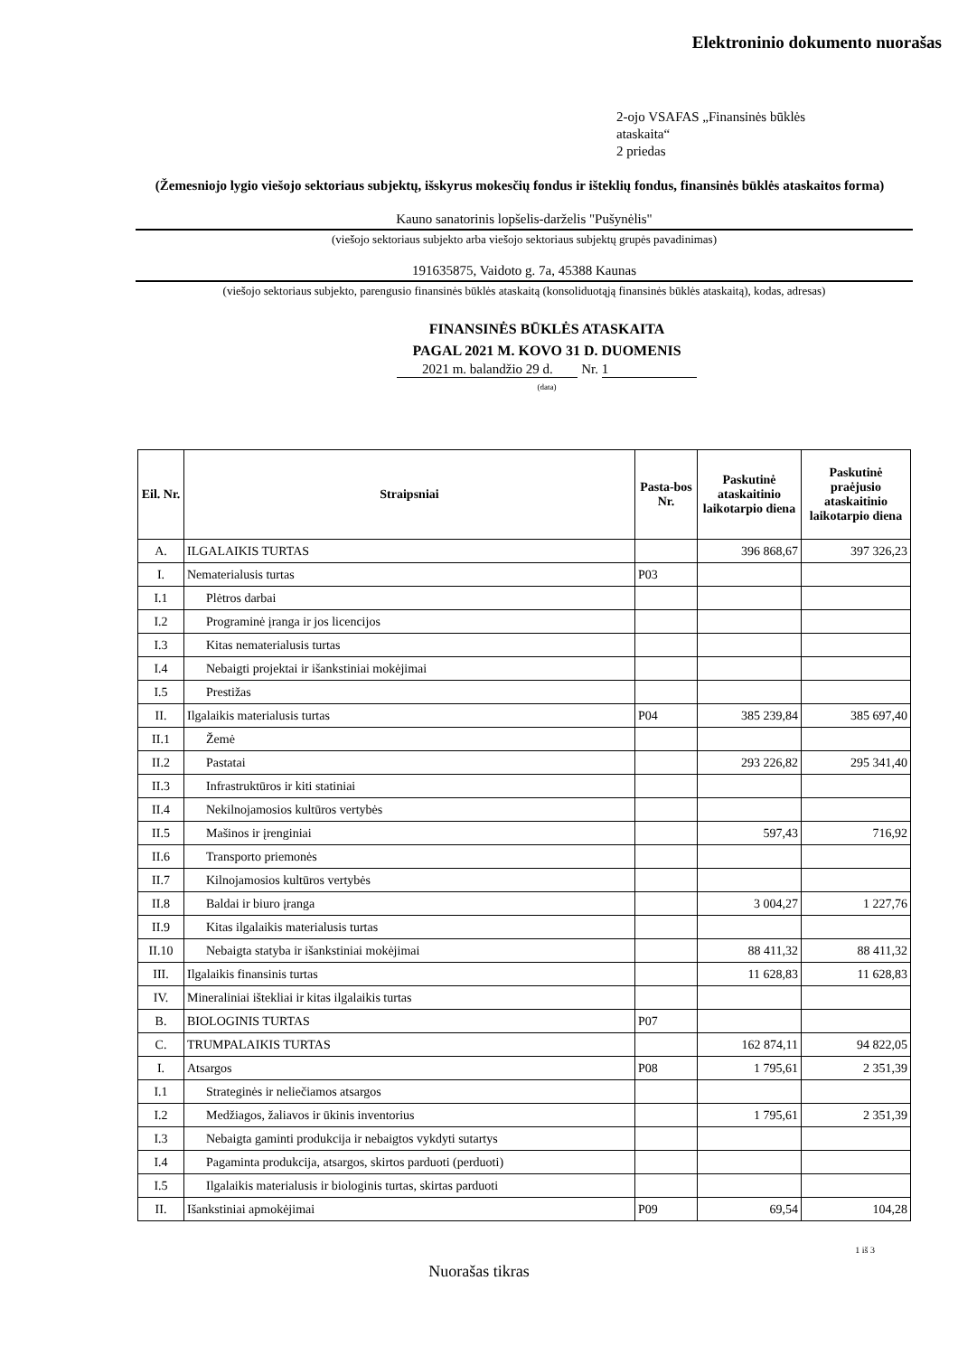Elektroninio dokumento nuorašas
2-ojo VSAFAS „Finansinės būklės
ataskaita“
2 priedas
(Žemesniojo lygio viešojo sektoriaus subjektų, išskyrus mokesčių fondus ir išteklių fondus, finansinės būklės ataskaitos forma)
Kauno sanatorinis lopšelis-darželis "Pušynėlis"
(viešojo sektoriaus subjekto arba viešojo sektoriaus subjektų grupės pavadinimas)
191635875, Vaidoto g. 7a, 45388 Kaunas
(viešojo sektoriaus subjekto, parengusio finansinės būklės ataskaitą (konsoliduotąją finansinės būklės ataskaitą), kodas, adresas)
FINANSINĖS BŪKLĖS ATASKAITA
PAGAL 2021 M. KOVO 31 D. DUOMENIS
2021 m. balandžio 29 d. Nr. 1
(data)
| Eil. Nr. | Straipsniai | Pasta-bos Nr. | Paskutinė ataskaitinio laikotarpio diena | Paskutinė praėjusio ataskaitinio laikotarpio diena |
| --- | --- | --- | --- | --- |
| A. | ILGALAIKIS TURTAS | | 396 868,67 | 397 326,23 |
| I. | Nematerialusis turtas | P03 | | |
| I.1 | Plėtros darbai | | | |
| I.2 | Programinė įranga ir jos licencijos | | | |
| I.3 | Kitas nematerialusis turtas | | | |
| I.4 | Nebaigti projektai ir išankstiniai mokėjimai | | | |
| I.5 | Prestižas | | | |
| II. | Ilgalaikis materialusis turtas | P04 | 385 239,84 | 385 697,40 |
| II.1 | Žemė | | | |
| II.2 | Pastatai | | 293 226,82 | 295 341,40 |
| II.3 | Infrastruktūros ir kiti statiniai | | | |
| II.4 | Nekilnojamosios kultūros vertybės | | | |
| II.5 | Mašinos ir įrenginiai | | 597,43 | 716,92 |
| II.6 | Transporto priemonės | | | |
| II.7 | Kilnojamosios kultūros vertybės | | | |
| II.8 | Baldai ir biuro įranga | | 3 004,27 | 1 227,76 |
| II.9 | Kitas ilgalaikis materialusis turtas | | | |
| II.10 | Nebaigta statyba ir išankstiniai mokėjimai | | 88 411,32 | 88 411,32 |
| III. | Ilgalaikis finansinis turtas | | 11 628,83 | 11 628,83 |
| IV. | Mineraliniai ištekliai ir kitas ilgalaikis turtas | | | |
| B. | BIOLOGINIS TURTAS | P07 | | |
| C. | TRUMPALAIKIS TURTAS | | 162 874,11 | 94 822,05 |
| I. | Atsargos | P08 | 1 795,61 | 2 351,39 |
| I.1 | Strateginės ir neliečiamos atsargos | | | |
| I.2 | Medžiagos, žaliavos ir ūkinis inventorius | | 1 795,61 | 2 351,39 |
| I.3 | Nebaigta gaminti produkcija ir nebaigtos vykdyti sutartys | | | |
| I.4 | Pagaminta produkcija, atsargos, skirtos parduoti (perduoti) | | | |
| I.5 | Ilgalaikis materialusis ir biologinis turtas, skirtas parduoti | | | |
| II. | Išankstiniai apmokėjimai | P09 | 69,54 | 104,28 |
1 iš 3
Nuorašas tikras